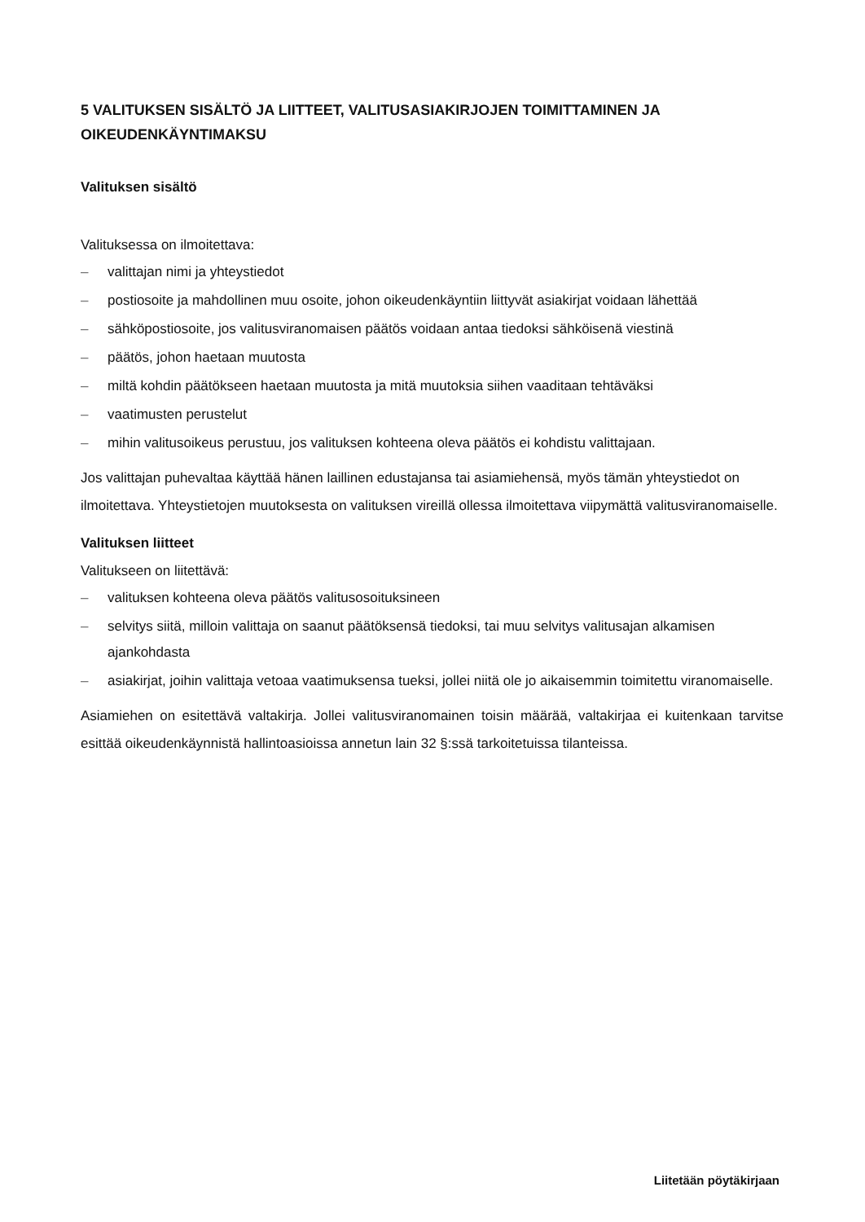5 VALITUKSEN SISÄLTÖ JA LIITTEET, VALITUSASIAKIRJOJEN TOIMITTAMINEN JA OIKEUDENKÄYNTIMAKSU
Valituksen sisältö
Valituksessa on ilmoitettava:
– valittajan nimi ja yhteystiedot
– postiosoite ja mahdollinen muu osoite, johon oikeudenkäyntiin liittyvät asiakirjat voidaan lähettää
– sähköpostiosoite, jos valitusviranomaisen päätös voidaan antaa tiedoksi sähköisenä viestinä
– päätös, johon haetaan muutosta
– miltä kohdin päätökseen haetaan muutosta ja mitä muutoksia siihen vaaditaan tehtäväksi
– vaatimusten perustelut
– mihin valitusoikeus perustuu, jos valituksen kohteena oleva päätös ei kohdistu valittajaan.
Jos valittajan puhevaltaa käyttää hänen laillinen edustajansa tai asiamiehensä, myös tämän yhteystiedot on ilmoitettava. Yhteystietojen muutoksesta on valituksen vireillä ollessa ilmoitettava viipymättä valitusviranomaiselle.
Valituksen liitteet
Valitukseen on liitettävä:
– valituksen kohteena oleva päätös valitusosoituksineen
– selvitys siitä, milloin valittaja on saanut päätöksensä tiedoksi, tai muu selvitys valitusajan alkamisen ajankohdasta
– asiakirjat, joihin valittaja vetoaa vaatimuksensa tueksi, jollei niitä ole jo aikaisemmin toimitettu viranomaiselle.
Asiamiehen on esitettävä valtakirja. Jollei valitusviranomainen toisin määrää, valtakirjaa ei kuitenkaan tarvitse esittää oikeudenkäynnistä hallintoasioissa annetun lain 32 §:ssä tarkoitetuissa tilanteissa.
Liitetään pöytäkirjaan